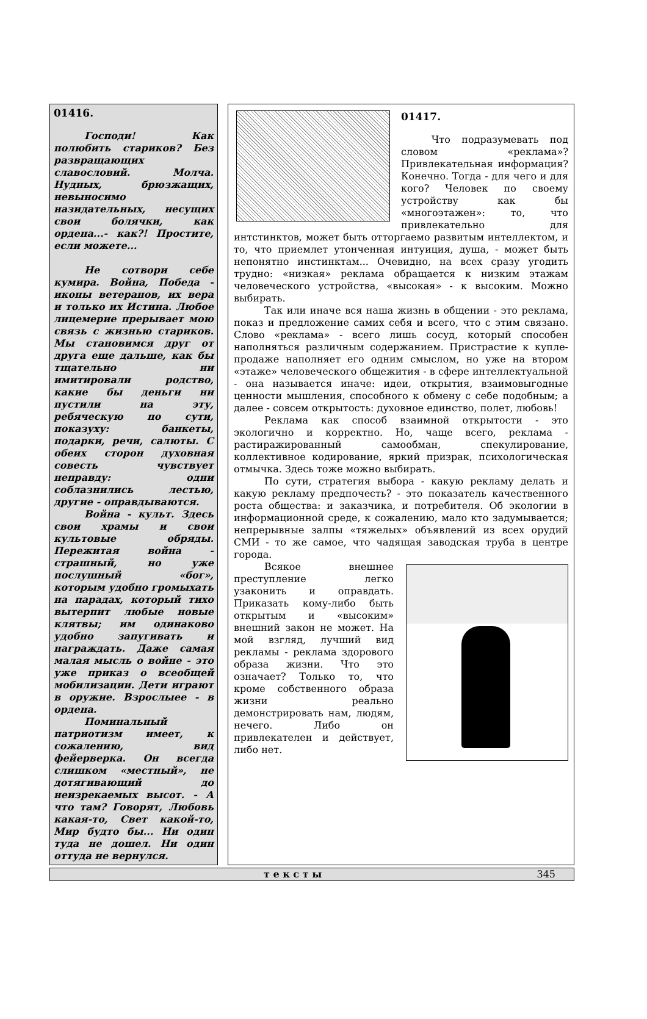01416.
Господи! Как полюбить стариков? Без развращающих славословий. Молча. Нудных, брюзжащих, невыносимо назидательных, несущих свои болячки, как ордена...- как?! Простите, если можете...
Не сотвори себе кумира. Война, Победа - иконы ветеранов, их вера и только их Истина. Любое лицемерие прерывает мою связь с жизнью стариков. Мы становимся друг от друга еще дальше, как бы тщательно ни имитировали родство, какие бы деньги ни пустили на эту, ребяческую по сути, показуху: банкеты, подарки, речи, салюты. С обеих сторон духовная совесть чувствует неправду: одни соблазнились лестью, другие - оправдываются.
Война - культ. Здесь свои храмы и свои культовые обряды. Пережитая война - страшный, но уже послушный «бог», которым удобно громыхать на парадах, который тихо вытерпит любые новые клятвы; им одинаково удобно запугивать и награждать. Даже самая малая мысль о войне - это уже приказ о всеобщей мобилизации. Дети играют в оружие. Взрослыее - в ордена.
Поминальный патриотизм имеет, к сожалению, вид фейерверка. Он всегда слишком «местный», не дотягивающий до неизрекаемых высот. - А что там? Говорят, Любовь какая-то, Свет какой-то, Мир будто бы... Ни один туда не дошел. Ни один оттуда не вернулся.
01417.
Что подразумевать под словом «реклама»? Привлекательная информация? Конечно. Тогда - для чего и для кого? Человек по своему устройству как бы «многоэтажен»: то, что привлекательно для интстинктов, может быть отторгаемо развитым интеллектом, и то, что приемлет утонченная интуиция, душа, - может быть непонятно инстинктам... Очевидно, на всех сразу угодить трудно: «низкая» реклама обращается к низким этажам человеческого устройства, «высокая» - к высоким. Можно выбирать.
Так или иначе вся наша жизнь в общении - это реклама, показ и предложение самих себя и всего, что с этим связано. Слово «реклама» - всего лишь сосуд, который способен наполняться различным содержанием. Пристрастие к купле-продаже наполняет его одним смыслом, но уже на втором «этаже» человеческого общежития - в сфере интеллектуальной - она называется иначе: идеи, открытия, взаимовыгодные ценности мышления, способного к обмену с себе подобным; а далее - совсем открытость: духовное единство, полет, любовь!
Реклама как способ взаимной открытости - это экологично и корректно. Но, чаще всего, реклама - растиражированный самообман, спекулирование, коллективное кодирование, яркий призрак, психологическая отмычка. Здесь тоже можно выбирать.
По сути, стратегия выбора - какую рекламу делать и какую рекламу предпочесть? - это показатель качественного роста общества: и заказчика, и потребителя. Об экологии в информационной среде, к сожалению, мало кто задумывается; непрерывные залпы «тяжелых» объявлений из всех орудий СМИ - то же самое, что чадящая заводская труба в центре города.
Всякое внешнее преступление легко узаконить и оправдать. Приказать кому-либо быть открытым и «высоким» внешний закон не может. На мой взгляд, лучший вид рекламы - реклама здорового образа жизни. Что это означает? Только то, что кроме собственного образа жизни реально демонстрировать нам, людям, нечего. Либо он привлекателен и действует, либо нет.
т е к с т ы 345